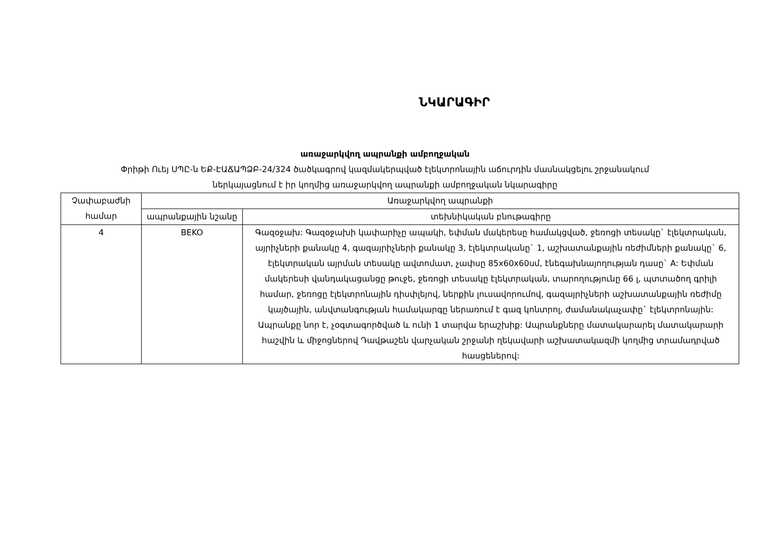ՆԿԱՐԱԳԻՐ
առաջարկվող ապրանքի ամբողջական
Փրիթի Ուեյ ՍՊԸ-ն ԵՔ-ԷԱՃԱՊՁԲ-24/324 ծածկագրով կազմակերպված էլեկտրոնային աճուրդին մասնակցելու շրջանակում
ներկայացնում է իր կողմից առաջարկվող ապրանքի ամբողջական նկարագիրը
| Չափաբաժնի համար | Առաջարկվող ապրանքի | |
| --- | --- | --- |
| | ապրանքային նշանը | տեխնիկական բնութագիրը |
| 4 | BEKO | Գազօջախ: Գազօջախի կափարիչը ապակի, եփման մակերեսը համակցված, ջեռոցի տեսակը` էլեկտրական, այրիչների քանակը 4, գազայրիչների քանակը 3, էլեկտրականը` 1, աշխատանքային ռեժիմների քանակը` 6, էլեկտրական այրման տեսակը ավտոմատ, չափսը 85x60x60սմ, էնեգախնայողության դասը` A: Եփման մակերեսի վանդակացանցը թուջե, ջեռոցի տեսակը էլեկտրական, տարողությունը 66 լ, պտտածող գրիլի համար, ջեռոցը էլեկտրոնային դիսփլեյով, ներքին լուսավորումով, գազայրիչների աշխատանքային ռեժիմը կայծային, անվտանգության համակարգը ներառում է գազ կոնտրոլ, ժամանակաչափը` էլեկտրոնային: Ապրանքը նոր է, չօգտագործված և ունի 1 տարվա երաշխիք: Ապրանքները մատակարարել մատակարարի հաշվին և միջոցներով Դավթաշեն վարչական շրջանի ղեկավարի աշխատակազմի կողմից տրամադրված հասցեներով: |